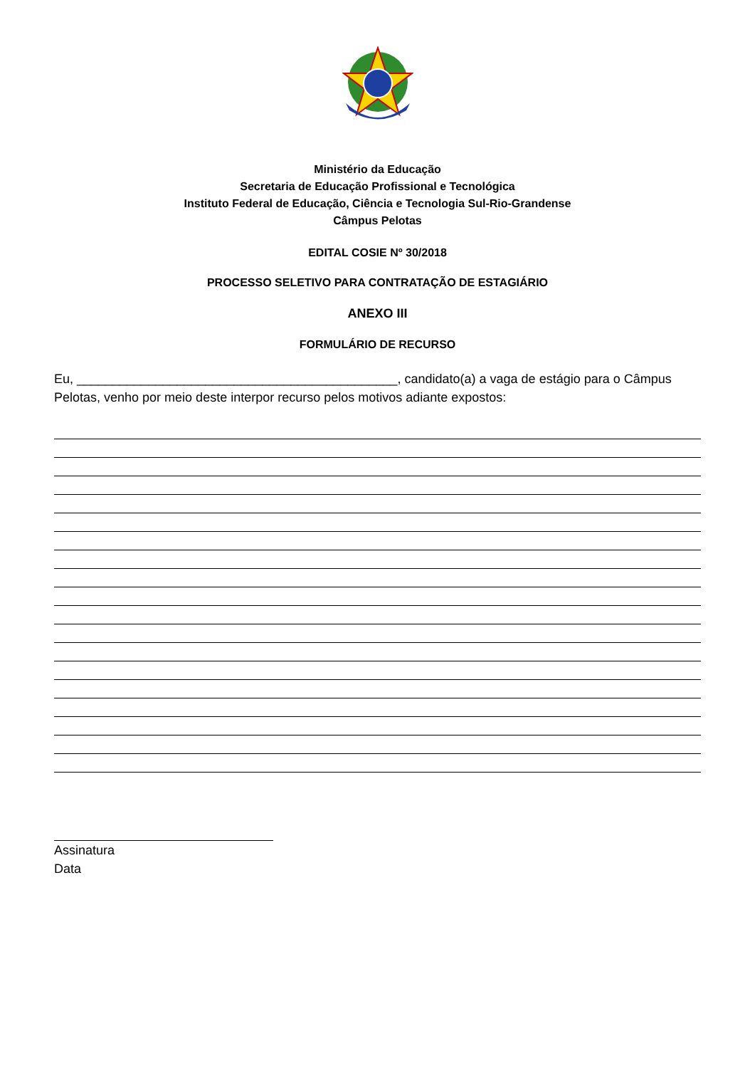Ministério da Educação
Secretaria de Educação Profissional e Tecnológica
Instituto Federal de Educação, Ciência e Tecnologia Sul-Rio-Grandense
Câmpus Pelotas
EDITAL COSIE Nº 30/2018
PROCESSO SELETIVO PARA CONTRATAÇÃO DE ESTAGIÁRIO
ANEXO III
FORMULÁRIO DE RECURSO
Eu, _____________________________________________, candidato(a) a vaga de estágio para o Câmpus Pelotas, venho por meio deste interpor recurso pelos motivos adiante expostos:
Assinatura
Data